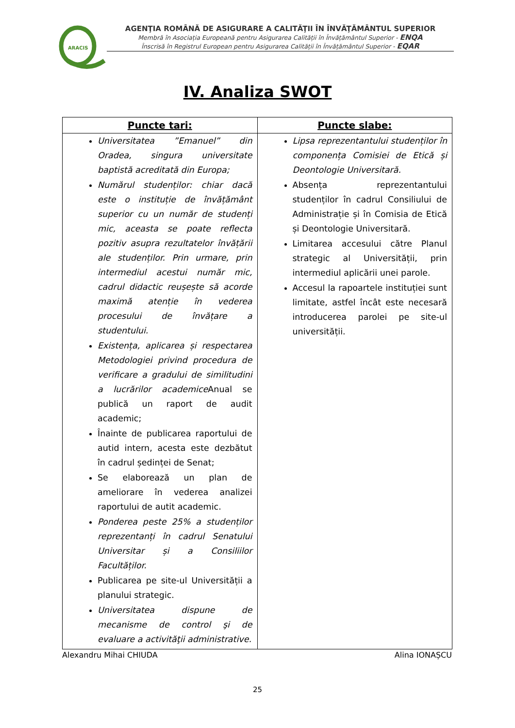ARACIS
AGENŢIA ROMÂNĂ DE ASIGURARE A CALITĂŢII ÎN ÎNVĂŢĂMÂNTUL SUPERIOR
Membră în Asociația Europeană pentru Asigurarea Calității în Învățământul Superior - ENQA
Înscrisă în Registrul European pentru Asigurarea Calității în Învățământul Superior - EQAR
IV. Analiza SWOT
| Puncte tari: | Puncte slabe: |
| --- | --- |
| Universitatea ”Emanuel” din Oradea, singura universitate baptistă acreditată din Europa; Numărul studenților: chiar dacă este o instituție de învățământ superior cu un număr de studenți mic, aceasta se poate reflecta pozitiv asupra rezultatelor învățării ale studenților. Prin urmare, prin intermediul acestui număr mic, cadrul didactic reușește să acorde maximă atenție în vederea procesului de învățare a studentului. Existența, aplicarea și respectarea Metodologiei privind procedura de verificare a gradului de similitudini a lucrărilor academice Anual se publică un raport de audit academic; Înainte de publicarea raportului de autid intern, acesta este dezbătut în cadrul ședinței de Senat; Se elaborează un plan de ameliorare în vederea analizei raportului de autit academic. Ponderea peste 25% a studenților reprezentanți în cadrul Senatului Universitar și a Consiliilor Facultăților. Publicarea pe site-ul Universității a planului strategic. Universitatea dispune de mecanisme de control şi de evaluare a activităţii administrative. | Lipsa reprezentantului studenților în componența Comisiei de Etică și Deontologie Universitară. Absența reprezentantului studenților în cadrul Consiliului de Administrație și în Comisia de Etică și Deontologie Universitară. Limitarea accesului către Planul strategic al Universității, prin intermediul aplicării unei parole. Accesul la rapoartele instituției sunt limitate, astfel încât este necesară introducerea parolei pe site-ul universității. |
Alexandru Mihai CHIUDA Alina IONAȘCU
25